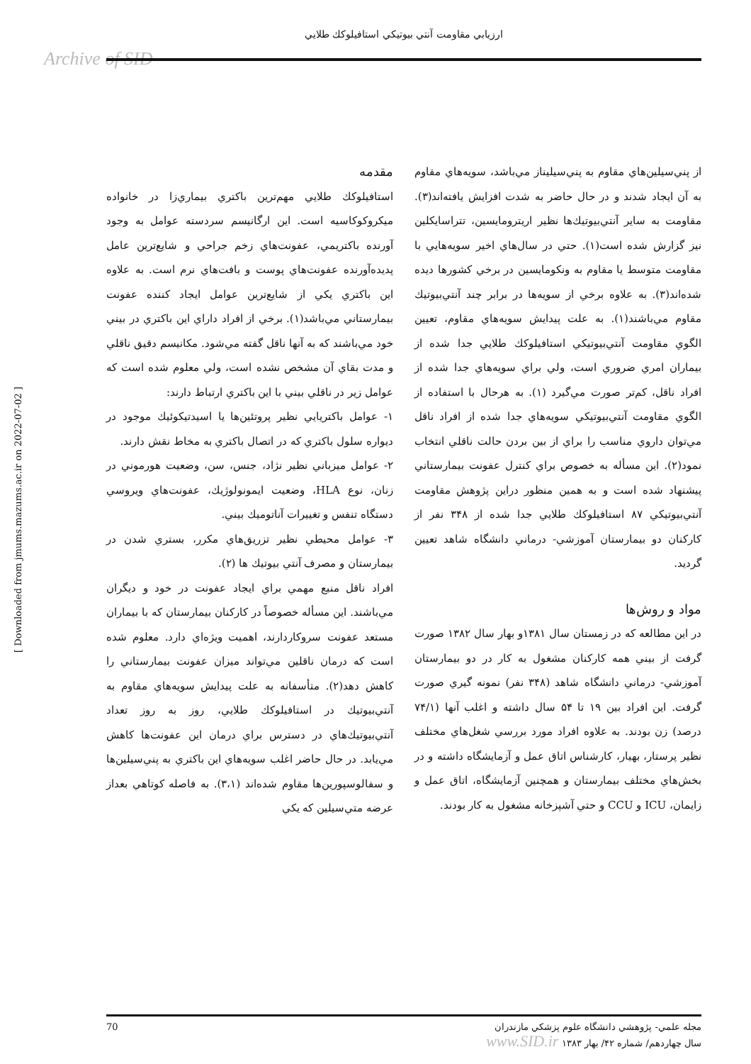ارزيابي مقاومت آنتي بيوتيكي استافيلوكك طلايي
Archive of SID
مقدمه
استافيلوكك طلايي مهم‌ترين باكتري بيماري‌زا در خانواده ميكروكوكاسيه است. اين ارگانيسم سردسته عوامل به وجود آورنده باكتريمي، عفونت‌هاي زخم جراحي و شايع‌ترين عامل پديده‌آورنده عفونت‌هاي پوست و بافت‌هاي نرم است. به علاوه اين باكتري يكي از شايع‌ترين عوامل ايجاد كننده عفونت بيمارستاني مي‌باشد(۱). برخي از افراد داراي اين باكتري در بيني خود مي‌باشند كه به آنها ناقل گفته مي‌شود. مكانيسم دقيق ناقلي و مدت بقاي آن مشخص نشده است، ولي معلوم شده است كه عوامل زير در ناقلي بيني با اين باكتري ارتباط دارند:
۱- عوامل باكتريايي نظير پروتئين‌ها يا اسيدتيكوئيك موجود در ديواره سلول باكتري كه در اتصال باكتري به مخاط نقش دارند.
۲- عوامل ميزباني نظير نژاد، جنس، سن، وضعيت هورموني در زنان، نوع HLA، وضعيت ايمونولوژيك، عفونت‌هاي ويروسي دستگاه تنفس و تغييرات آناتوميك بيني.
۳- عوامل محيطي نظير تزريق‌هاي مكرر، بستري شدن در بيمارستان و مصرف آنتي بيوتيك ها (۲).
افراد ناقل منبع مهمي براي ايجاد عفونت در خود و ديگران مي‌باشند. اين مسأله خصوصاً در كاركنان بيمارستان كه با بيماران مستعد عفونت سروكاردارند، اهميت ويژه‌اي دارد. معلوم شده است كه درمان ناقلين مي‌تواند ميزان عفونت بيمارستاني را كاهش دهد(۲). متأسفانه به علت پيدايش سويه‌هاي مقاوم به آنتي‌بيوتيك در استافيلوكك طلايي، روز به روز تعداد آنتي‌بيوتيك‌هاي در دسترس براي درمان اين عفونت‌ها كاهش مي‌يابد. در حال حاضر اغلب سويه‌هاي اين باكتري به پني‌سيلين‌ها و سفالوسپورين‌ها مقاوم شده‌اند (۳،۱). به فاصله كوتاهي بعداز عرضه متي‌سيلين كه يكي
از پني‌سيلين‌هاي مقاوم به پني‌سيليناز مي‌باشد، سويه‌هاي مقاوم به آن ايجاد شدند و در حال حاضر به شدت افزايش يافته‌اند(۳). مقاومت به ساير آنتي‌بيوتيك‌ها نظير اريترومايسين، تتراسايكلين نيز گزارش شده است(۱). حتي در سال‌هاي اخير سويه‌هايي با مقاومت متوسط يا مقاوم به ونكومايسين در برخي كشورها ديده شده‌اند(۳). به علاوه برخي از سويه‌ها در برابر چند آنتي‌بيوتيك مقاوم مي‌باشند(۱). به علت پيدايش سويه‌هاي مقاوم، تعيين الگوي مقاومت آنتي‌بيوتيكي استافيلوكك طلايي جدا شده از بيماران امري ضروري است، ولي براي سويه‌هاي جدا شده از افراد ناقل، كم‌تر صورت مي‌گيرد (۱). به هرحال با استفاده از الگوي مقاومت آنتي‌بيوتيكي سويه‌هاي جدا شده از افراد ناقل مي‌توان داروي مناسب را براي از بين بردن حالت ناقلي انتخاب نمود(۲). اين مسأله به خصوص براي كنترل عفونت بيمارستاني پيشنهاد شده است و به همين منظور دراين پژوهش مقاومت آنتي‌بيوتيكي ۸۷ استافيلوكك طلايي جدا شده از ۳۴۸ نفر از كاركنان دو بيمارستان آموزشي- درماني دانشگاه شاهد تعيين گرديد.
مواد و روش‌ها
در اين مطالعه كه در زمستان سال ۱۳۸۱و بهار سال ۱۳۸۲ صورت گرفت از بيني همه كاركنان مشغول به كار در دو بيمارستان آموزشي- درماني دانشگاه شاهد (۳۴۸ نفر) نمونه گيري صورت گرفت. اين افراد بين ۱۹ تا ۵۴ سال داشته و اغلب آنها (۷۴/۱ درصد) زن بودند. به علاوه افراد مورد بررسي شغل‌هاي مختلف نظير پرستار، بهيار، كارشناس اتاق عمل و آزمايشگاه داشته و در بخش‌هاي مختلف بيمارستان و همچنين آزمايشگاه، اتاق عمل و زايمان، ICU و CCU و حتي آشپزخانه مشغول به كار بودند.
[ Downloaded from jmums.mazums.ac.ir on 2022-07-02 ]
70 مجله علمي- پژوهشي دانشگاه علوم پزشكي مازندران
سال چهاردهم/ شماره ۴۲/ بهار ۱۳۸۳ www.SID.ir